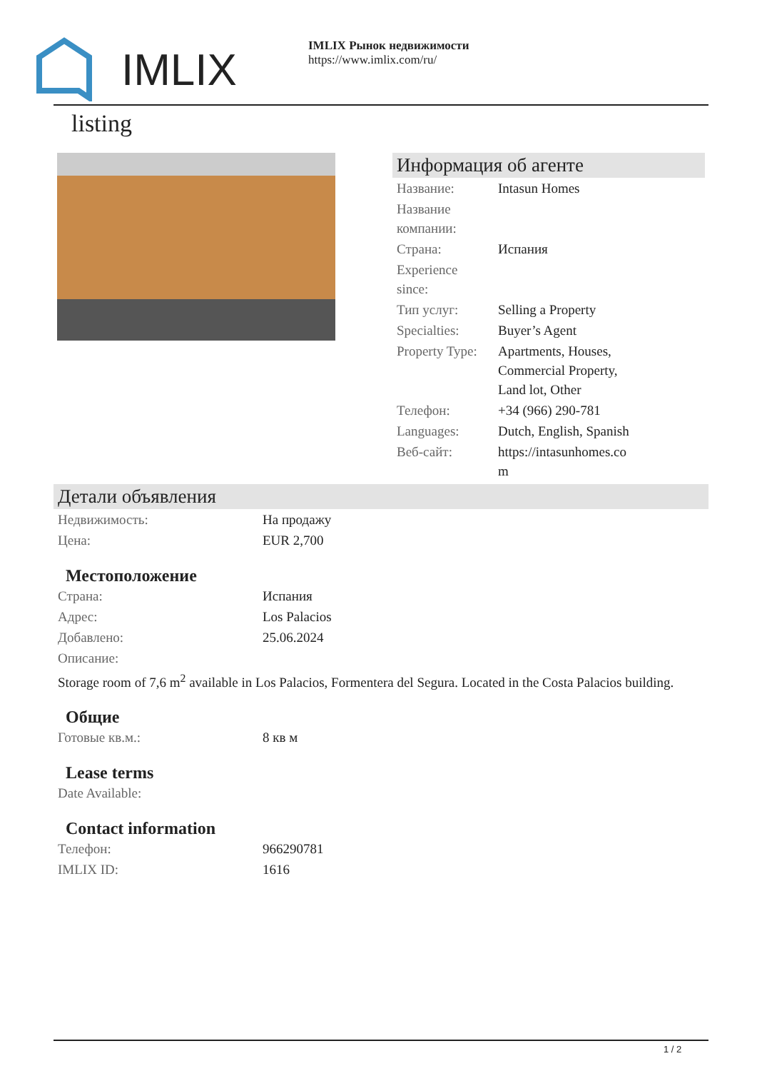IMLIX
IMLIX Рынок недвижимости
https://www.imlix.com/ru/
listing
Информация об агенте
| Название: | Intasun Homes |
| Название компании: | |
| Страна: | Испания |
| Experience since: | |
| Тип услуг: | Selling a Property |
| Specialties: | Buyer’s Agent |
| Property Type: | Apartments, Houses, Commercial Property, Land lot, Other |
| Телефон: | +34 (966) 290-781 |
| Languages: | Dutch, English, Spanish |
| Веб-сайт: | https://intasunhomes.co m |
Детали объявления
| Недвижимость: | На продажу |
| Цена: | EUR 2,700 |
Местоположение
| Страна: | Испания |
| Адрес: | Los Palacios |
| Добавлено: | 25.06.2024 |
| Описание: | |
Storage room of 7,6 m<sup>2</sup> available in Los Palacios, Formentera del Segura. Located in the Costa Palacios building.
Общие
| Готовые кв.м.: | 8 кв м |
Lease terms
| Date Available: | |
Contact information
| Телефон: | 966290781 |
| IMLIX ID: | 1616 |
1 / 2